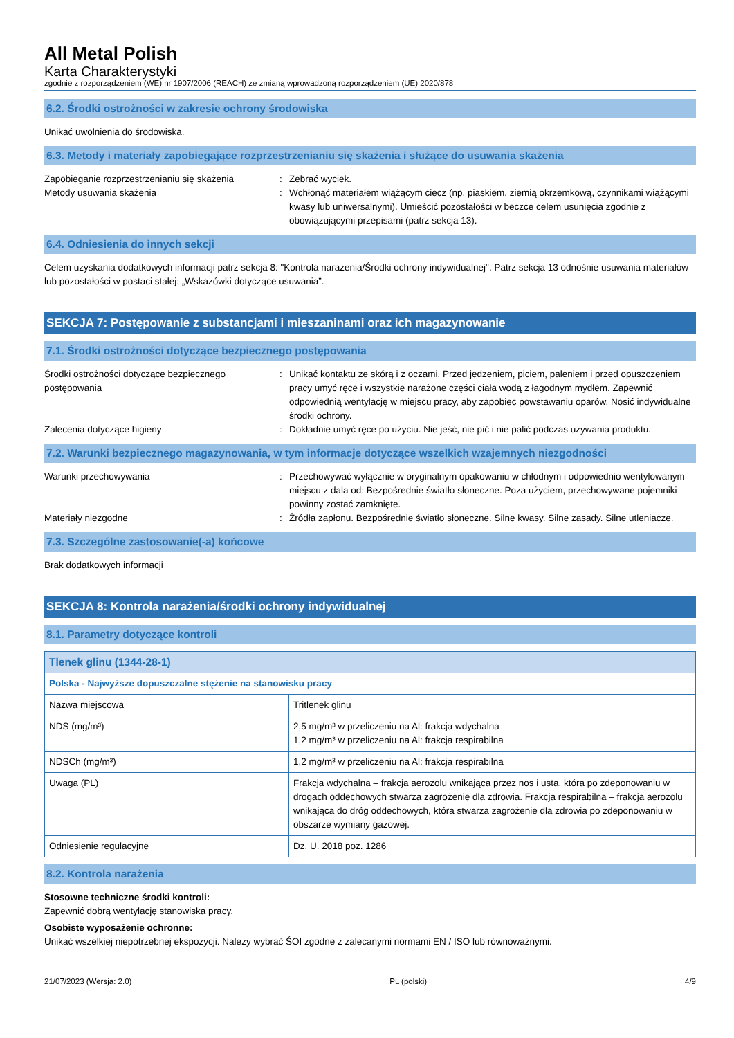All Metal Polish
Karta Charakterystyki
zgodnie z rozporządzeniem (WE) nr 1907/2006 (REACH) ze zmianą wprowadzoną rozporządzeniem (UE) 2020/878
6.2. Środki ostrożności w zakresie ochrony środowiska
Unikać uwolnienia do środowiska.
6.3. Metody i materiały zapobiegające rozprzestrzenianiu się skażenia i służące do usuwania skażenia
Zapobieganie rozprzestrzenianiu się skażenia
: Zebrać wyciek.
Metody usuwania skażenia : Wchłonąć materiałem wiążącym ciecz (np. piaskiem, ziemią okrzemkową, czynnikami wiążącymi kwasy lub uniwersalnymi). Umieścić pozostałości w beczce celem usunięcia zgodnie z obowiązującymi przepisami (patrz sekcja 13).
6.4. Odniesienia do innych sekcji
Celem uzyskania dodatkowych informacji patrz sekcja 8: "Kontrola narażenia/Środki ochrony indywidualnej". Patrz sekcja 13 odnośnie usuwania materiałów lub pozostałości w postaci stałej: „Wskazówki dotyczące usuwania”.
SEKCJA 7: Postępowanie z substancjami i mieszaninami oraz ich magazynowanie
7.1. Środki ostrożności dotyczące bezpiecznego postępowania
Środki ostrożności dotyczące bezpiecznego postępowania
: Unikać kontaktu ze skórą i z oczami. Przed jedzeniem, piciem, paleniem i przed opuszczeniem pracy umyć ręce i wszystkie narażone części ciała wodą z łagodnym mydłem. Zapewnić odpowiednią wentylację w miejscu pracy, aby zapobiec powstawaniu oparów. Nosić indywidualne środki ochrony.
Zalecenia dotyczące higieny : Dokładnie umyć ręce po użyciu. Nie jeść, nie pić i nie palić podczas używania produktu.
7.2. Warunki bezpiecznego magazynowania, w tym informacje dotyczące wszelkich wzajemnych niezgodności
Warunki przechowywania : Przechowywać wyłącznie w oryginalnym opakowaniu w chłodnym i odpowiednio wentylowanym miejscu z dala od: Bezpośrednie światło słoneczne. Poza użyciem, przechowywane pojemniki powinny zostać zamknięte.
Materiały niezgodne : Źródła zapłonu. Bezpośrednie światło słoneczne. Silne kwasy. Silne zasady. Silne utleniacze.
7.3. Szczególne zastosowanie(-a) końcowe
Brak dodatkowych informacji
SEKCJA 8: Kontrola narażenia/środki ochrony indywidualnej
8.1. Parametry dotyczące kontroli
| Tlenek glinu (1344-28-1) | |
| Polska - Najwyższe dopuszczalne stężenie na stanowisku pracy | |
| Nazwa miejscowa | Tritlenek glinu |
| NDS (mg/m³) | 2,5 mg/m³ w przeliczeniu na Al: frakcja wdychalna 1,2 mg/m³ w przeliczeniu na Al: frakcja respirabilna |
| NDSCh (mg/m³) | 1,2 mg/m³ w przeliczeniu na Al: frakcja respirabilna |
| Uwaga (PL) | Frakcja wdychalna – frakcja aerozolu wnikająca przez nos i usta, która po zdeponowaniu w drogach oddechowych stwarza zagrożenie dla zdrowia. Frakcja respirabilna – frakcja aerozolu wnikająca do dróg oddechowych, która stwarza zagrożenie dla zdrowia po zdeponowaniu w obszarze wymiany gazowej. |
| Odniesienie regulacyjne | Dz. U. 2018 poz. 1286 |
8.2. Kontrola narażenia
Stosowne techniczne środki kontroli:
Zapewnić dobrą wentylację stanowiska pracy.
Osobiste wyposażenie ochronne:
Unikać wszelkiej niepotrzebnej ekspozycji. Należy wybrać ŚOI zgodne z zalecanymi normami EN / ISO lub równoważnymi.
21/07/2023 (Wersja: 2.0) PL (polski) 4/9